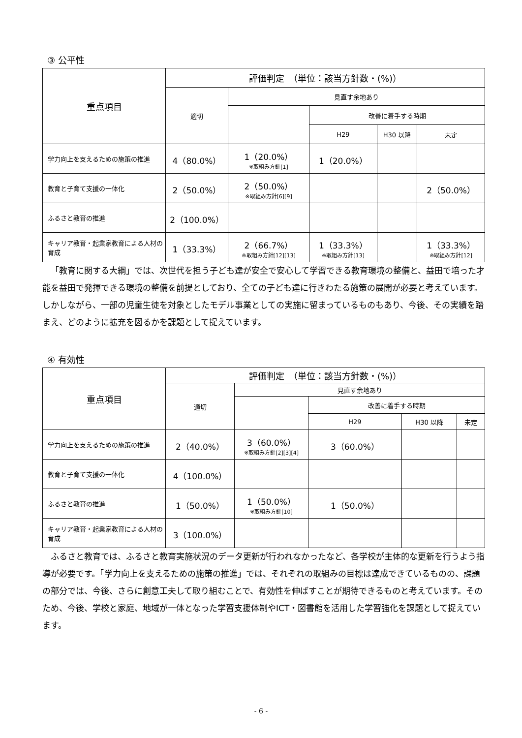③ 公平性
| 重点項目 | 評価判定 （単位：該当方針数・(%)） | | | | |
| --- | --- | --- | --- | --- | --- |
| | 適切 | 見直す余地あり | | | |
| | | | 改善に着手する時期 | | |
| | | | H29 | H30 以降 | 未定 |
| 学力向上を支えるための施策の推進 | 4（80.0%） | 1（20.0%） ※取組み方針[1] | 1（20.0%） | | |
| 教育と子育て支援の一体化 | 2（50.0%） | 2（50.0%） ※取組み方針[6][9] | | | 2（50.0%） |
| ふるさと教育の推進 | 2（100.0%） | | | | |
| キャリア教育・起業家教育による人材の育成 | 1（33.3%） | 2（66.7%） ※取組み方針[12][13] | 1（33.3%） ※取組み方針[13] | | 1（33.3%） ※取組み方針[12] |
「教育に関する大綱」では、次世代を担う子ども達が安全で安心して学習できる教育環境の整備と、益田で培った才能を益田で発揮できる環境の整備を前提としており、全ての子ども達に行きわたる施策の展開が必要と考えています。しかしながら、一部の児童生徒を対象としたモデル事業としての実施に留まっているものもあり、今後、その実績を踏まえ、どのように拡充を図るかを課題として捉えています。
④ 有効性
| 重点項目 | 評価判定 （単位：該当方針数・(%)） | | | | |
| --- | --- | --- | --- | --- | --- |
| | 適切 | 見直す余地あり | | | |
| | | | 改善に着手する時期 | | |
| | | | H29 | H30 以降 | 未定 |
| 学力向上を支えるための施策の推進 | 2（40.0%） | 3（60.0%） ※取組み方針[2][3][4] | 3（60.0%） | | |
| 教育と子育て支援の一体化 | 4（100.0%） | | | | |
| ふるさと教育の推進 | 1（50.0%） | 1（50.0%） ※取組み方針[10] | 1（50.0%） | | |
| キャリア教育・起業家教育による人材の育成 | 3（100.0%） | | | | |
ふるさと教育では、ふるさと教育実施状況のデータ更新が行われなかったなど、各学校が主体的な更新を行うよう指導が必要です。「学力向上を支えるための施策の推進」では、それぞれの取組みの目標は達成できているものの、課題の部分では、今後、さらに創意工夫して取り組むことで、有効性を伸ばすことが期待できるものと考えています。そのため、今後、学校と家庭、地域が一体となった学習支援体制やICT・図書館を活用した学習強化を課題として捉えています。
- 6 -